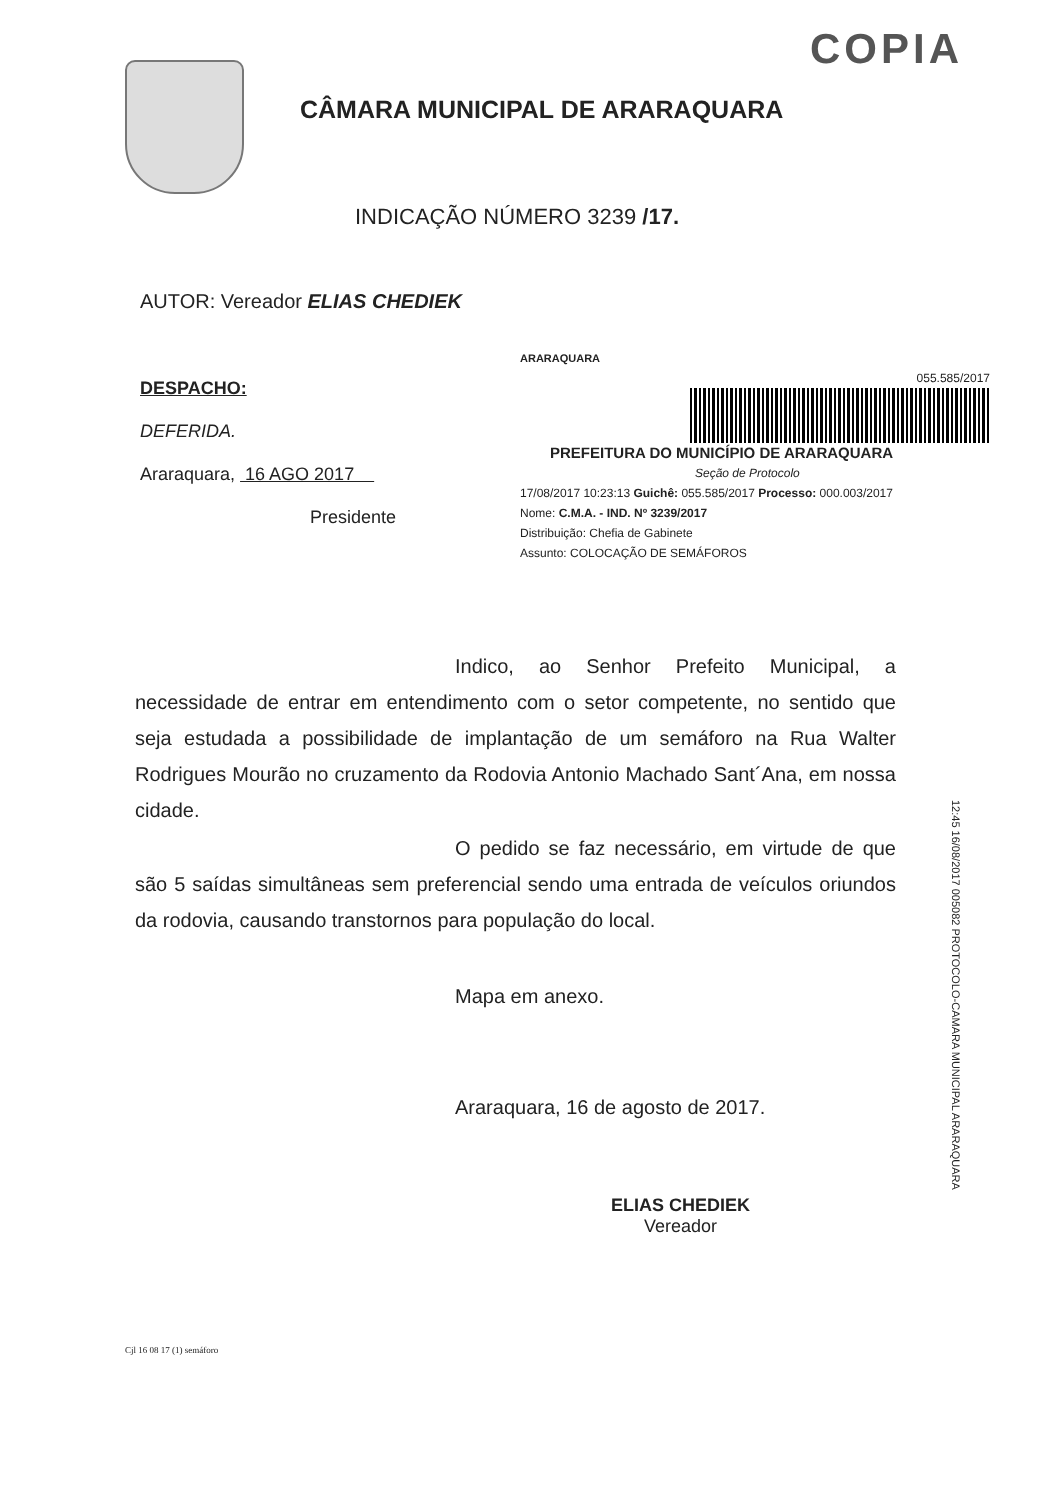COPIA
CÂMARA MUNICIPAL DE ARARAQUARA
INDICAÇÃO NÚMERO 3239 /17.
AUTOR: Vereador ELIAS CHEDIEK
DESPACHO:
DEFERIDA.
Araraquara, 16 AGO 2017
Presidente
ARARAQUARA
055.585/2017
PREFEITURA DO MUNICÍPIO DE ARARAQUARA
Seção de Protocolo
17/08/2017 10:23:13 Guichê: 055.585/2017 Processo: 000.003/2017
Nome: C.M.A. - IND. Nº 3239/2017
Distribuição: Chefia de Gabinete
Assunto: COLOCAÇÃO DE SEMÁFOROS
Indico, ao Senhor Prefeito Municipal, a necessidade de entrar em entendimento com o setor competente, no sentido que seja estudada a possibilidade de implantação de um semáforo na Rua Walter Rodrigues Mourão no cruzamento da Rodovia Antonio Machado Sant´Ana, em nossa cidade.
O pedido se faz necessário, em virtude de que são 5 saídas simultâneas sem preferencial sendo uma entrada de veículos oriundos da rodovia, causando transtornos para população do local.
Mapa em anexo.
Araraquara, 16 de agosto de 2017.
ELIAS CHEDIEK
Vereador
12:45 16/08/2017 005082 PROTOCOLO-CAMARA MUNICIPAL ARARAQUARA
Cjl 16 08 17 (1) semáforo